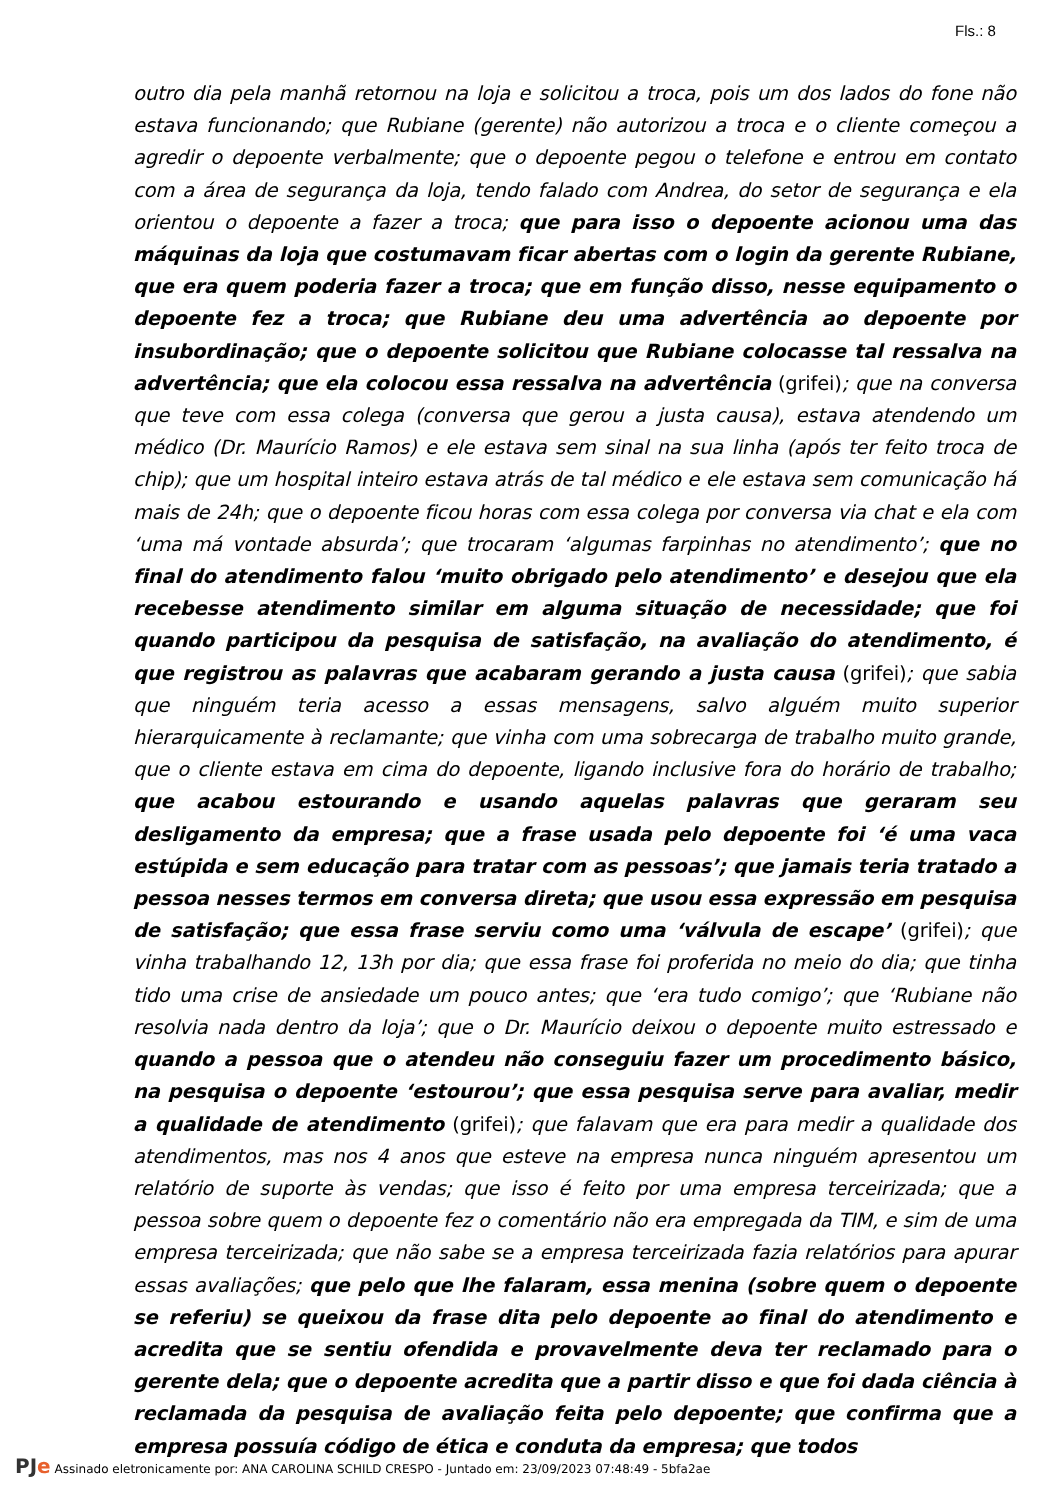Fls.: 8
outro dia pela manhã retornou na loja e solicitou a troca, pois um dos lados do fone não estava funcionando; que Rubiane (gerente) não autorizou a troca e o cliente começou a agredir o depoente verbalmente; que o depoente pegou o telefone e entrou em contato com a área de segurança da loja, tendo falado com Andrea, do setor de segurança e ela orientou o depoente a fazer a troca; que para isso o depoente acionou uma das máquinas da loja que costumavam ficar abertas com o login da gerente Rubiane, que era quem poderia fazer a troca; que em função disso, nesse equipamento o depoente fez a troca; que Rubiane deu uma advertência ao depoente por insubordinação; que o depoente solicitou que Rubiane colocasse tal ressalva na advertência; que ela colocou essa ressalva na advertência (grifei); que na conversa que teve com essa colega (conversa que gerou a justa causa), estava atendendo um médico (Dr. Maurício Ramos) e ele estava sem sinal na sua linha (após ter feito troca de chip); que um hospital inteiro estava atrás de tal médico e ele estava sem comunicação há mais de 24h; que o depoente ficou horas com essa colega por conversa via chat e ela com ‘uma má vontade absurda’; que trocaram ‘algumas farpinhas no atendimento’; que no final do atendimento falou ‘muito obrigado pelo atendimento’ e desejou que ela recebesse atendimento similar em alguma situação de necessidade; que foi quando participou da pesquisa de satisfação, na avaliação do atendimento, é que registrou as palavras que acabaram gerando a justa causa (grifei); que sabia que ninguém teria acesso a essas mensagens, salvo alguém muito superior hierarquicamente à reclamante; que vinha com uma sobrecarga de trabalho muito grande, que o cliente estava em cima do depoente, ligando inclusive fora do horário de trabalho; que acabou estourando e usando aquelas palavras que geraram seu desligamento da empresa; que a frase usada pelo depoente foi ‘é uma vaca estúpida e sem educação para tratar com as pessoas’; que jamais teria tratado a pessoa nesses termos em conversa direta; que usou essa expressão em pesquisa de satisfação; que essa frase serviu como uma ‘válvula de escape’ (grifei); que vinha trabalhando 12, 13h por dia; que essa frase foi proferida no meio do dia; que tinha tido uma crise de ansiedade um pouco antes; que ‘era tudo comigo’; que ‘Rubiane não resolvia nada dentro da loja’; que o Dr. Maurício deixou o depoente muito estressado e quando a pessoa que o atendeu não conseguiu fazer um procedimento básico, na pesquisa o depoente ‘estourou’; que essa pesquisa serve para avaliar, medir a qualidade de atendimento (grifei); que falavam que era para medir a qualidade dos atendimentos, mas nos 4 anos que esteve na empresa nunca ninguém apresentou um relatório de suporte às vendas; que isso é feito por uma empresa terceirizada; que a pessoa sobre quem o depoente fez o comentário não era empregada da TIM, e sim de uma empresa terceirizada; que não sabe se a empresa terceirizada fazia relatórios para apurar essas avaliações; que pelo que lhe falaram, essa menina (sobre quem o depoente se referiu) se queixou da frase dita pelo depoente ao final do atendimento e acredita que se sentiu ofendida e provavelmente deva ter reclamado para o gerente dela; que o depoente acredita que a partir disso e que foi dada ciência à reclamada da pesquisa de avaliação feita pelo depoente; que confirma que a empresa possuía código de ética e conduta da empresa; que todos
PJe Assinado eletronicamente por: ANA CAROLINA SCHILD CRESPO - Juntado em: 23/09/2023 07:48:49 - 5bfa2ae